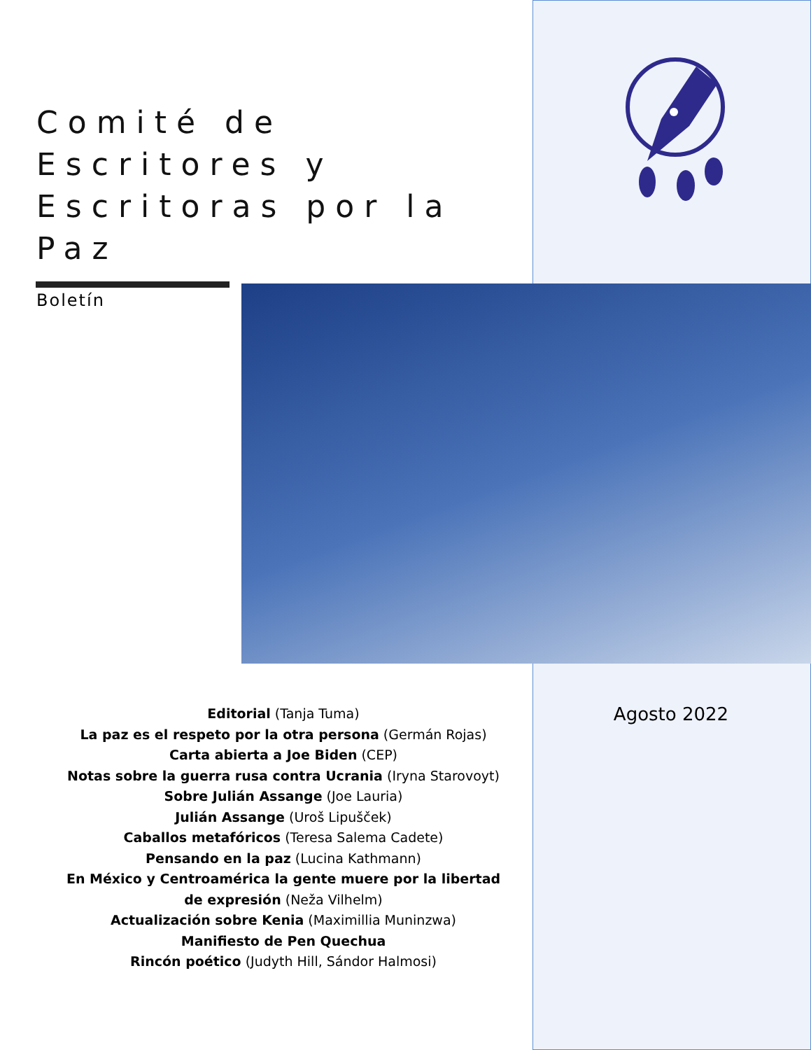Comité de Escritores y Escritoras por la Paz
Boletín
Editorial (Tanja Tuma)
La paz es el respeto por la otra persona (Germán Rojas)
Carta abierta a Joe Biden (CEP)
Notas sobre la guerra rusa contra Ucrania (Iryna Starovoyt)
Sobre Julián Assange (Joe Lauria)
Julián Assange (Uroš Lipušček)
Caballos metafóricos (Teresa Salema Cadete)
Pensando en la paz (Lucina Kathmann)
En México y Centroamérica la gente muere por la libertad de expresión (Neža Vilhelm)
Actualización sobre Kenia (Maximillia Muninzwa)
Manifiesto de Pen Quechua
Rincón poético (Judyth Hill, Sándor Halmosi)
Agosto 2022